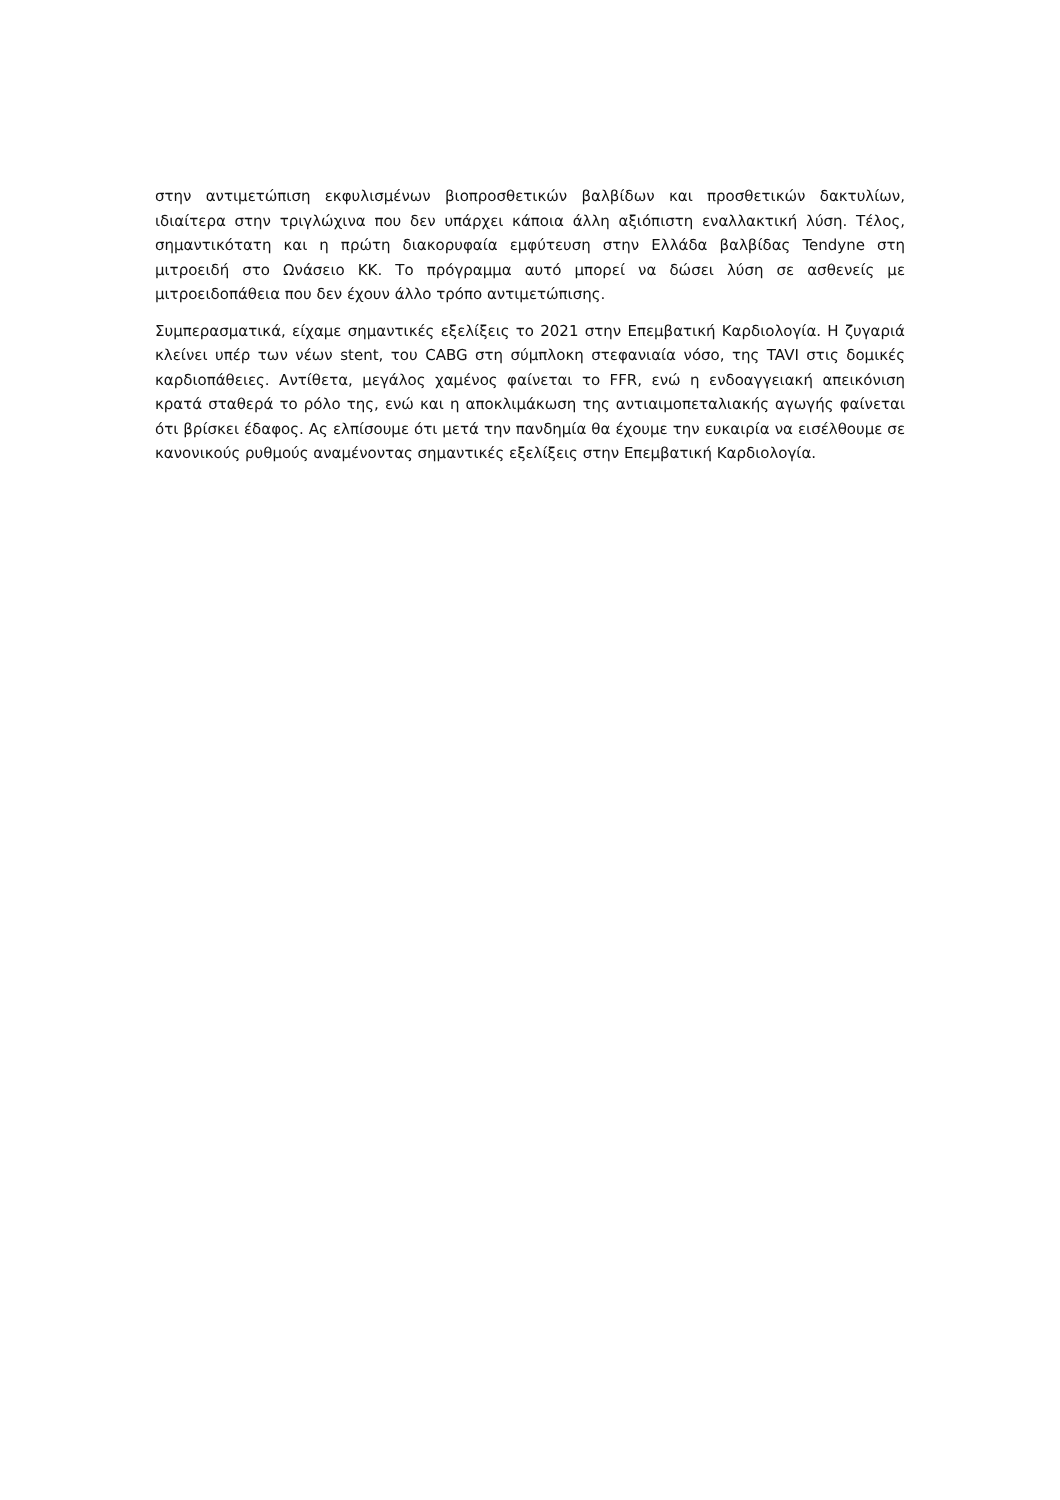στην αντιμετώπιση εκφυλισμένων βιοπροσθετικών βαλβίδων και προσθετικών δακτυλίων, ιδιαίτερα στην τριγλώχινα που δεν υπάρχει κάποια άλλη αξιόπιστη εναλλακτική λύση. Τέλος, σημαντικότατη και η πρώτη διακορυφαία εμφύτευση στην Ελλάδα βαλβίδας Tendyne στη μιτροειδή στο Ωνάσειο ΚΚ. Το πρόγραμμα αυτό μπορεί να δώσει λύση σε ασθενείς με μιτροειδοπάθεια που δεν έχουν άλλο τρόπο αντιμετώπισης.
Συμπερασματικά, είχαμε σημαντικές εξελίξεις το 2021 στην Επεμβατική Καρδιολογία. Η ζυγαριά κλείνει υπέρ των νέων stent, του CABG στη σύμπλοκη στεφανιαία νόσο, της TAVI στις δομικές καρδιοπάθειες. Αντίθετα, μεγάλος χαμένος φαίνεται το FFR, ενώ η ενδοαγγειακή απεικόνιση κρατά σταθερά το ρόλο της, ενώ και η αποκλιμάκωση της αντιαιμοπεταλιακής αγωγής φαίνεται ότι βρίσκει έδαφος. Ας ελπίσουμε ότι μετά την πανδημία θα έχουμε την ευκαιρία να εισέλθουμε σε κανονικούς ρυθμούς αναμένοντας σημαντικές εξελίξεις στην Επεμβατική Καρδιολογία.